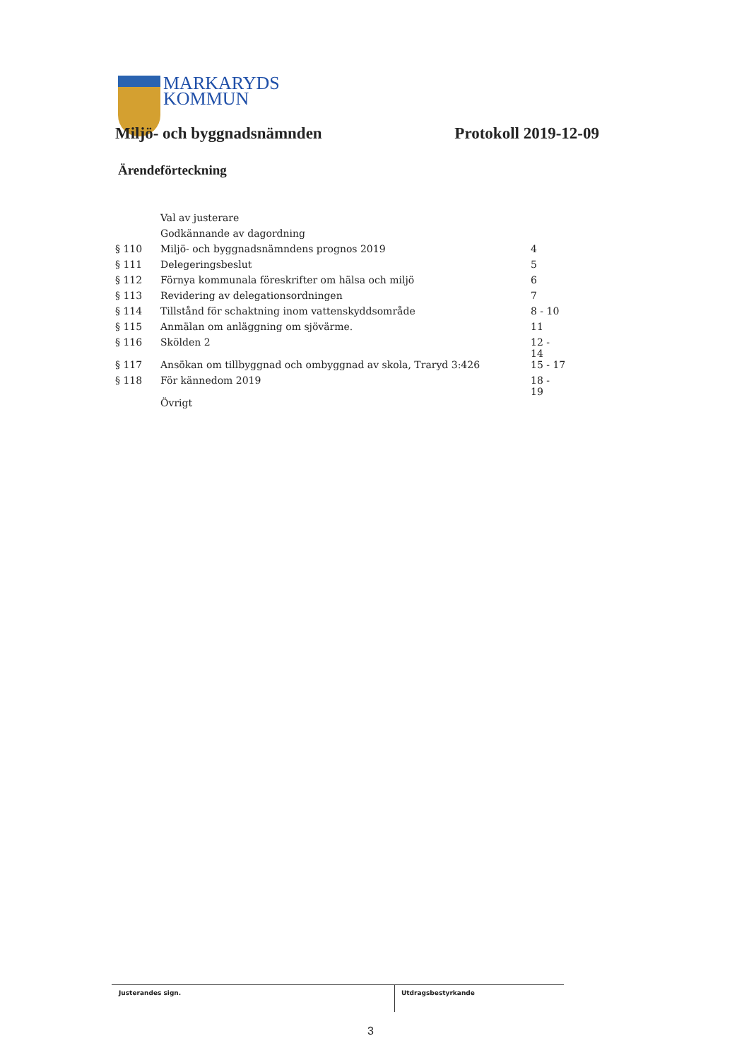MARKARYDS
KOMMUN
Miljö- och byggnadsnämnden Protokoll 2019-12-09
Ärendeförteckning
| | Val av justerare | |
| | Godkännande av dagordning | |
| § 110 | Miljö- och byggnadsnämndens prognos 2019 | 4 |
| § 111 | Delegeringsbeslut | 5 |
| § 112 | Förnya kommunala föreskrifter om hälsa och miljö | 6 |
| § 113 | Revidering av delegationsordningen | 7 |
| § 114 | Tillstånd för schaktning inom vattenskyddsområde | 8 - 10 |
| § 115 | Anmälan om anläggning om sjövärme. | 11 |
| § 116 | Skölden 2 | 12 - 14 |
| § 117 | Ansökan om tillbyggnad och ombyggnad av skola, Traryd 3:426 | 15 - 17 |
| § 118 | För kännedom 2019 | 18 - 19 |
| | Övrigt | |
Justerandes sign. Utdragsbestyrkande
3